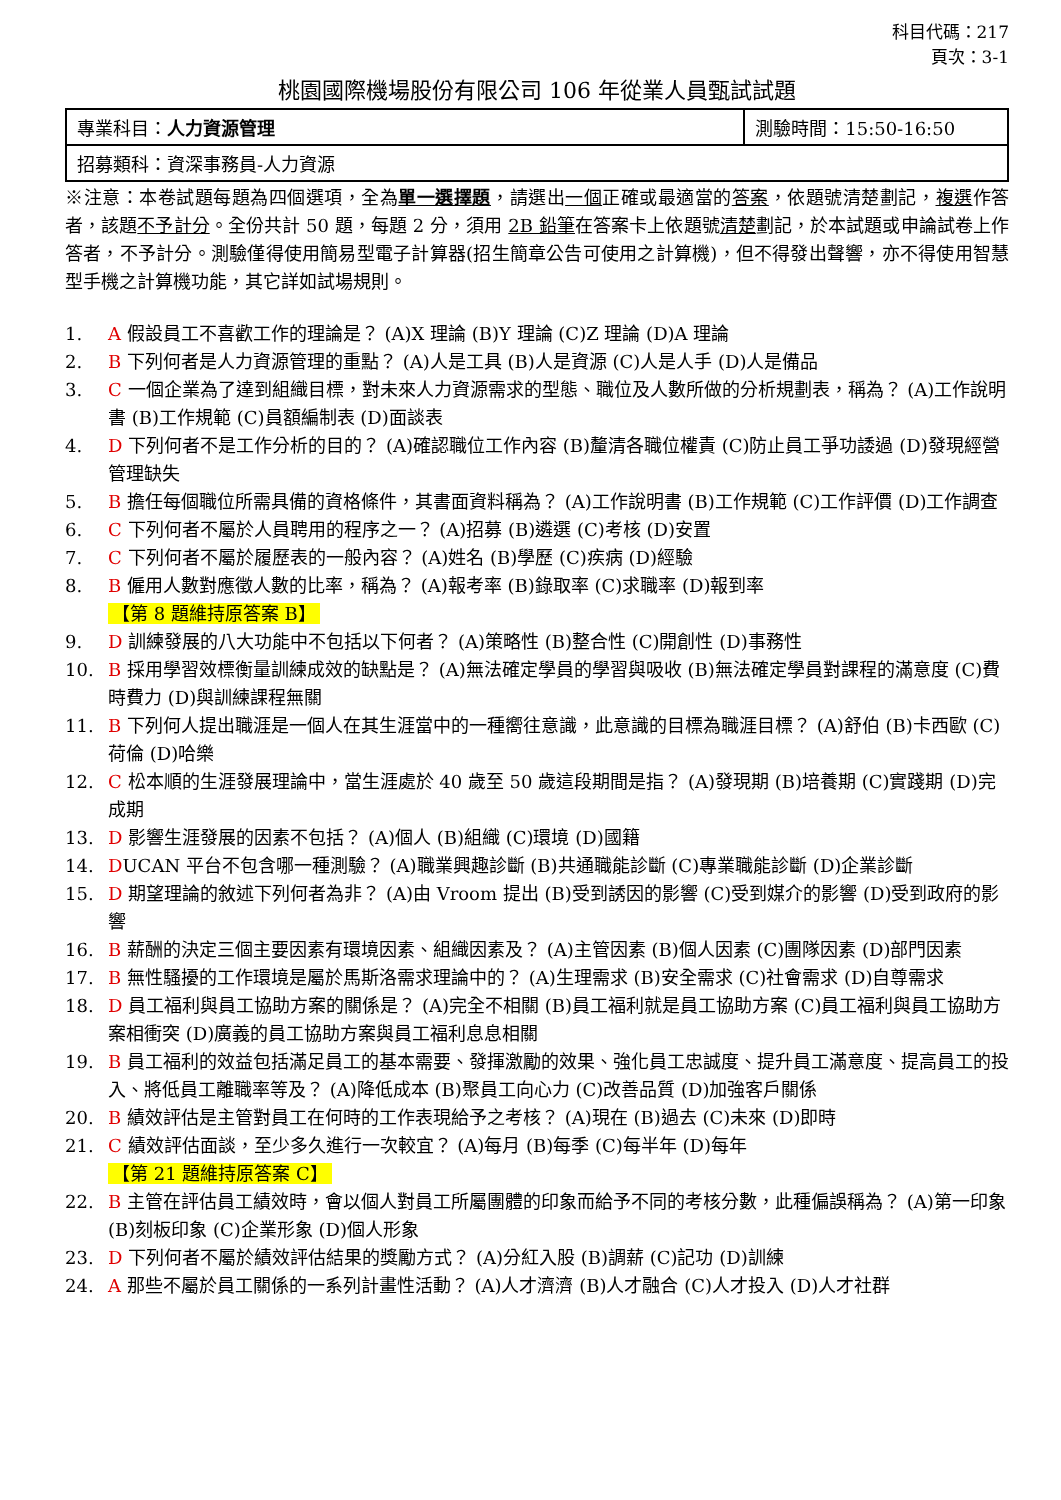科目代碼：217
頁次：3-1
桃園國際機場股份有限公司 106 年從業人員甄試試題
| 專業科目： 人力資源管理 | 測驗時間：15:50-16:50 |
| 招募類科：資深事務員-人力資源 | |
※注意：本卷試題每題為四個選項，全為單一選擇題，請選出一個正確或最適當的答案，依題號清楚劃記，複選作答者，該題不予計分。全份共計 50 題，每題 2 分，須用 2B 鉛筆在答案卡上依題號清楚劃記，於本試題或申論試卷上作答者，不予計分。測驗僅得使用簡易型電子計算器(招生簡章公告可使用之計算機)，但不得發出聲響，亦不得使用智慧型手機之計算機功能，其它詳如試場規則。
1. A 假設員工不喜歡工作的理論是？ (A)X 理論 (B)Y 理論 (C)Z 理論 (D)A 理論
2. B 下列何者是人力資源管理的重點？ (A)人是工具 (B)人是資源 (C)人是人手 (D)人是備品
3. C 一個企業為了達到組織目標，對未來人力資源需求的型態、職位及人數所做的分析規劃表，稱為？ (A)工作說明書 (B)工作規範 (C)員額編制表 (D)面談表
4. D 下列何者不是工作分析的目的？ (A)確認職位工作內容 (B)釐清各職位權責 (C)防止員工爭功諉過 (D)發現經營管理缺失
5. B 擔任每個職位所需具備的資格條件，其書面資料稱為？ (A)工作說明書 (B)工作規範 (C)工作評價 (D)工作調查
6. C 下列何者不屬於人員聘用的程序之一？ (A)招募 (B)遴選 (C)考核 (D)安置
7. C 下列何者不屬於履歷表的一般內容？ (A)姓名 (B)學歷 (C)疾病 (D)經驗
8. B 僱用人數對應徵人數的比率，稱為？ (A)報考率 (B)錄取率 (C)求職率 (D)報到率
【第 8 題維持原答案 B】
9. D 訓練發展的八大功能中不包括以下何者？ (A)策略性 (B)整合性 (C)開創性 (D)事務性
10. B 採用學習效標衡量訓練成效的缺點是？ (A)無法確定學員的學習與吸收 (B)無法確定學員對課程的滿意度 (C)費時費力 (D)與訓練課程無關
11. B 下列何人提出職涯是一個人在其生涯當中的一種嚮往意識，此意識的目標為職涯目標？ (A)舒伯 (B)卡西歐 (C)荷倫 (D)哈樂
12. C 松本順的生涯發展理論中，當生涯處於 40 歲至 50 歲這段期間是指？ (A)發現期 (B)培養期 (C)實踐期 (D)完成期
13. D 影響生涯發展的因素不包括？ (A)個人 (B)組織 (C)環境 (D)國籍
14. DUCAN 平台不包含哪一種測驗？ (A)職業興趣診斷 (B)共通職能診斷 (C)專業職能診斷 (D)企業診斷
15. D 期望理論的敘述下列何者為非？ (A)由 Vroom 提出 (B)受到誘因的影響 (C)受到媒介的影響 (D)受到政府的影響
16. B 薪酬的決定三個主要因素有環境因素、組織因素及？ (A)主管因素 (B)個人因素 (C)團隊因素 (D)部門因素
17. B 無性騷擾的工作環境是屬於馬斯洛需求理論中的？ (A)生理需求 (B)安全需求 (C)社會需求 (D)自尊需求
18. D 員工福利與員工協助方案的關係是？ (A)完全不相關 (B)員工福利就是員工協助方案 (C)員工福利與員工協助方案相衝突 (D)廣義的員工協助方案與員工福利息息相關
19. B 員工福利的效益包括滿足員工的基本需要、發揮激勵的效果、強化員工忠誠度、提升員工滿意度、提高員工的投入、將低員工離職率等及？ (A)降低成本 (B)聚員工向心力 (C)改善品質 (D)加強客戶關係
20. B 績效評估是主管對員工在何時的工作表現給予之考核？ (A)現在 (B)過去 (C)未來 (D)即時
21. C 績效評估面談，至少多久進行一次較宜？ (A)每月 (B)每季 (C)每半年 (D)每年
【第 21 題維持原答案 C】
22. B 主管在評估員工績效時，會以個人對員工所屬團體的印象而給予不同的考核分數，此種偏誤稱為？ (A)第一印象 (B)刻板印象 (C)企業形象 (D)個人形象
23. D 下列何者不屬於績效評估結果的獎勵方式？ (A)分紅入股 (B)調薪 (C)記功 (D)訓練
24. A 那些不屬於員工關係的一系列計畫性活動？ (A)人才濟濟 (B)人才融合 (C)人才投入 (D)人才社群